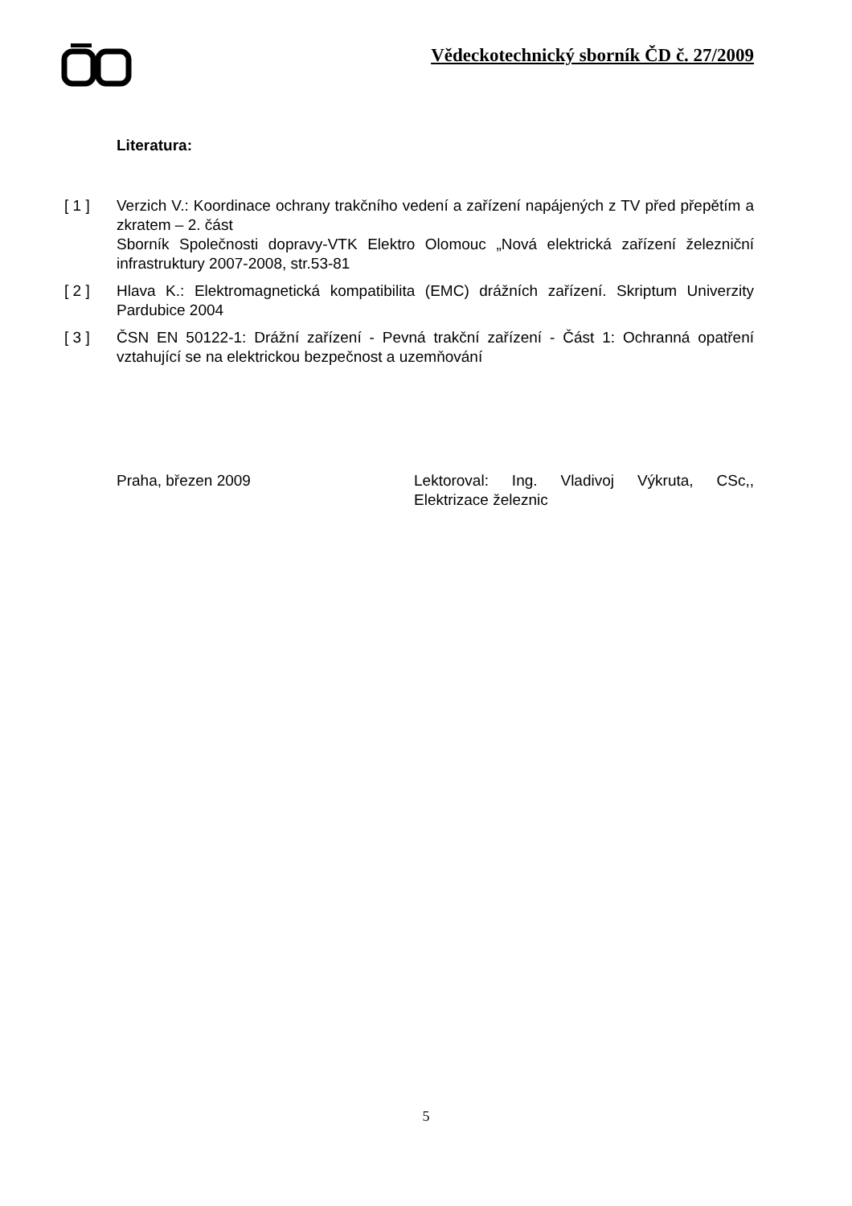Vědeckotechnický sborník ČD č. 27/2009
Literatura:
[ 1 ] Verzich V.: Koordinace ochrany trakčního vedení a zařízení napájených z TV před přepětím a zkratem – 2. část
Sborník Společnosti dopravy-VTK Elektro Olomouc „Nová elektrická zařízení železniční infrastruktury 2007-2008, str.53-81
[ 2 ] Hlava K.: Elektromagnetická kompatibilita (EMC) drážních zařízení. Skriptum Univerzity Pardubice 2004
[ 3 ] ČSN EN 50122-1: Drážní zařízení - Pevná trakční zařízení - Část 1: Ochranná opatření vztahující se na elektrickou bezpečnost a uzemňování
Praha, březen 2009 Lektoroval: Ing. Vladivoj Výkruta, CSc,, Elektrizace železnic
5